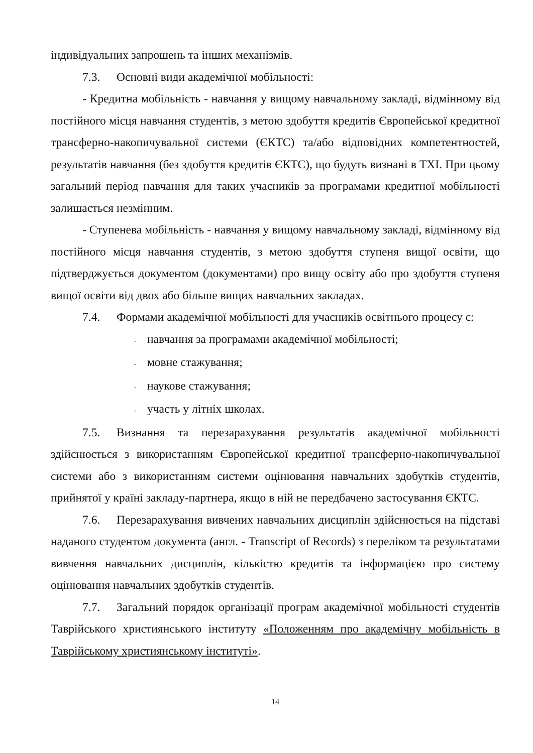індивідуальних запрошень та інших механізмів.
7.3. Основні види академічної мобільності:
- Кредитна мобільність - навчання у вищому навчальному закладі, відмінному від постійного місця навчання студентів, з метою здобуття кредитів Європейської кредитної трансферно-накопичувальної системи (ЄКТС) та/або відповідних компетентностей, результатів навчання (без здобуття кредитів ЄКТС), що будуть визнані в ТХІ. При цьому загальний період навчання для таких учасників за програмами кредитної мобільності залишається незмінним.
- Ступенева мобільність - навчання у вищому навчальному закладі, відмінному від постійного місця навчання студентів, з метою здобуття ступеня вищої освіти, що підтверджується документом (документами) про вищу освіту або про здобуття ступеня вищої освіти від двох або більше вищих навчальних закладах.
7.4. Формами академічної мобільності для учасників освітнього процесу є:
- навчання за програмами академічної мобільності;
- мовне стажування;
- наукове стажування;
- участь у літніх школах.
7.5. Визнання та перезарахування результатів академічної мобільності здійснюється з використанням Європейської кредитної трансферно-накопичувальної системи або з використанням системи оцінювання навчальних здобутків студентів, прийнятої у країні закладу-партнера, якщо в ній не передбачено застосування ЄКТС.
7.6. Перезарахування вивчених навчальних дисциплін здійснюється на підставі наданого студентом документа (англ. - Transcript of Records) з переліком та результатами вивчення навчальних дисциплін, кількістю кредитів та інформацією про систему оцінювання навчальних здобутків студентів.
7.7. Загальний порядок організації програм академічної мобільності студентів Таврійського християнського інституту «Положенням про академічну мобільність в Таврійському християнському інституті».
14